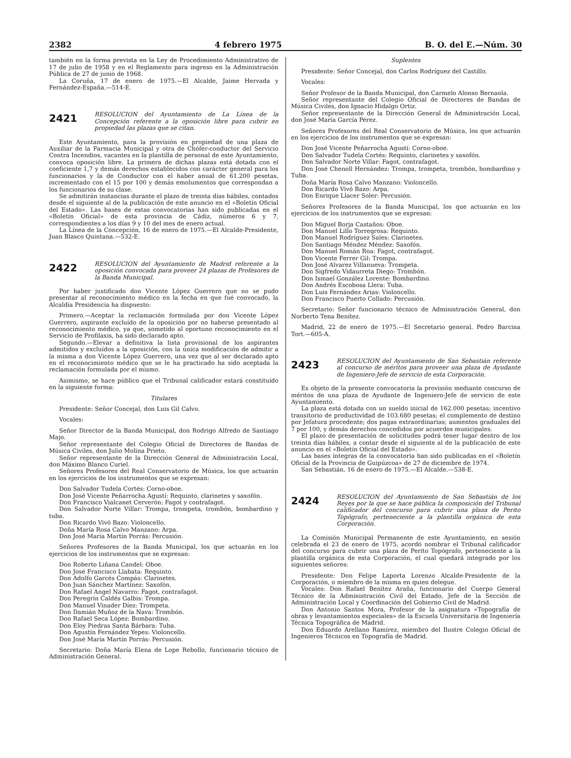2382 4 febrero 1975 B. O. del E.—Núm. 30
también en la forma prevista en la Ley de Procedimiento Administrativo de 17 de julio de 1958 y en el Reglamento para ingreso en la Administración Pública de 27 de junio de 1968.
La Coruña, 17 de enero de 1975.—El Alcalde, Jaime Hervada y Fernández-España.—514-E.
2421 RESOLUCION del Ayuntamiento de La Línea de la Concepción referente a la oposición libre para cubrir en propiedad las plazas que se citan.
Este Ayuntamiento, para la provisión en propiedad de una plaza de Auxiliar de la Farmacia Municipal y otra de Chófer-conductor del Servicio Contra Incendios, vacantes en la plantilla de personal de este Ayuntamiento, convoca oposición libre. La primera de dichas plazas está dotada con el coeficiente 1,7 y demás derechos establecidos con carácter general para los funcionarios y la de Conductor con el haber anual de 61.200 pesetas, incrementado con el 15 por 100 y demás emolumentos que correspondan a los funcionarios de su clase.
Se admitirán instancias durante el plazo de treinta días hábiles, contados desde el siguiente al de la publicación de este anuncio en el «Boletín Oficial del Estado». Las bases de estas convocatorias han sido publicadas en el «Boletín Oficial» de esta provincia de Cádiz, números 6 y 7, correspondientes a los días 9 y 10 del mes de enero actual.
La Línea de la Concepción, 16 de enero de 1975.—El Alcalde-Presidente, Juan Blasco Quintana.—532-E.
2422 RESOLUCION del Ayuntamiento de Madrid referente a la oposición convocada para proveer 24 plazas de Profesores de la Banda Municipal.
Por haber justificado don Vicente López Guerrero que no se pudo presentar al reconocimiento médico en la fecha en que fué convocado, la Alcaldía Presidencia ha dispuesto:
Primero.—Aceptar la reclamación formulada por don Vicente López Guerrero, aspirante excluído de la oposición por no haberse presentado al reconocimiento médico, ya que, sometido al oportuno reconocimiento en el Servicio de Profilaxis, ha sido declarado apto.
Segundo.—Elevar a definitiva la lista provisional de los aspirantes admitidos y excluídos a la oposición, con la única modificación de admitir a la misma a don Vicente López Guerrero, una vez que al ser declarado apto en el reconocimiento médico que se le ha practicado ha sido aceptada la reclamación formulada por el mismo.
Asimismo, se hace público que el Tribunal calificador estará constituído en la siguiente forma:
Titulares
Presidente: Señor Concejal, don Luis Gil Calvo.
Vocales:
Señor Director de la Banda Municipal, don Rodrigo Alfredo de Santiago Majo.
Señor representante del Colegio Oficial de Directores de Bandas de Música Civiles, don Julio Molina Prieto.
Señor representante de la Dirección General de Administración Local, don Máximo Blanco Curiel.
Señores Profesores del Real Conservatorio de Música, los que actuarán en los ejercicios de los instrumentos que se expresan:
Don Salvador Tudela Cortés: Corno-oboe.
Don José Vicente Peñarrocha Agustí: Requinto, clarinetes y saxofón.
Don Francisco Vialcanet Cerverón: Fagot y contrafagot.
Don Salvador Norte Villar: Trompa, trompeta, trombón, bombardino y tuba.
Don Ricardo Vivó Bazo: Violoncello.
Doña María Rosa Calvo Manzano: Arpa.
Don José María Martín Porrás: Percusión.
Señores Profesores de la Banda Municipal, los que actuarán en los ejercicios de los instrumentos que se expresan:
Don Roberto Liñana Candel: Oboe.
Don José Francisco Llabata: Requinto.
Don Adolfo Garcés Compás: Clarinetes.
Don Juan Sánchez Martínez: Saxofón.
Don Rafael Angel Navarro: Fagot, contrafagot.
Don Peregrín Caldés Galbis: Trompa.
Don Manuel Vinader Díez: Trompeta.
Don Damián Muñoz de la Nava: Trombón.
Don Rafael Seca López: Bombardino.
Don Eloy Piedras Santa Bárbara: Tuba.
Don Agustín Fernández Yepes: Violoncello.
Don José María Martín Porrás: Percusión.
Secretario: Doña María Elena de Lope Rebollo, funcionario técnico de Administración General.
Suplentes
Presidente: Señor Concejal, don Carlos Rodríguez del Castillo.
Vocales:
Señor Profesor de la Banda Municipal, don Carmelo Alonso Bernaola.
Señor representante del Colegio Oficial de Directores de Bandas de Música Civiles, don Ignacio Hidalgo Ortiz.
Señor representante de la Dirección General de Administración Local, don José María García Pérez.
Señores Profesores del Real Conservatorio de Música, los que actuarán en los ejercicios de los instrumentos que se expresan:
Don José Vicente Peñarrocha Agustí: Corno-oboe.
Don Salvador Tudela Cortés: Requinto, clarinetes y saxofón.
Don Salvador Norte Villar: Fagot, contrafagot.
Don José Chenoll Hernández: Trompa, trompeta, trombón, bombardino y Tuba.
Doña María Rosa Calvo Manzano: Violoncello.
Don Ricardo Vivó Bazo: Arpa.
Don Enrique Llacer Soler: Percusión.
Señores Profesores de la Banda Municipal, los que actuarán en los ejercicios de los instrumentos que se expresan:
Don Miguel Borja Castaños: Oboe.
Don Manuel Lillo Torregrosa: Requinto.
Don Manuel Rodríguez Sales: Clarinetes.
Don Santiago Méndez Méndez: Saxofón.
Don Manuel Román Roa: Fagot, contrafagot.
Don Vicente Ferrer Gil: Trompa.
Don José Alvarez Villanueva: Trompeta.
Don Sigfredo Vidaurreta Diego: Trombón.
Don Ismael González Lorente: Bombardino.
Don Andrés Escobosa Llera: Tuba.
Don Luis Fernández Arias: Violoncello.
Don Francisco Puerto Collado: Percusión.
Secretario: Señor funcionario técnico de Administración General, don Norberto Tena Benítez.
Madrid, 22 de enero de 1975.—El Secretario general, Pedro Barcina Tort.—605-A.
2423 RESOLUCION del Ayuntamiento de San Sebastián referente al concurso de méritos para proveer una plaza de Ayudante de Ingeniero-Jefe de servicio de esta Corporación.
Es objeto de la presente convocatoria la provisión mediante concurso de méritos de una plaza de Ayudante de Ingeniero-Jefe de servicio de este Ayuntamiento.
La plaza está dotada con un sueldo inicial de 162.000 pesetas; incentivo transitorio de productividad de 103.680 pesetas; el complemento de destino por Jefatura procedente; dos pagas extraordinarias; aumentos graduales del 7 por 100, y demás derechos concedidos por acuerdos municipales.
El plazo de presentación de solicitudes podrá tener lugar dentro de los treinta días hábiles, a contar desde el siguiente al de la publicación de este anuncio en el «Boletín Oficial del Estado».
Las bases íntegras de la convocatoria han sido publicadas en el «Boletín Oficial de la Provincia de Guipúzcoa» de 27 de diciembre de 1974.
San Sebastián, 16 de enero de 1975.—El Alcalde.—538-E.
2424 RESOLUCION del Ayuntamiento de San Sebastián de los Reyes por la que se hace pública la composición del Tribunal calificador del concurso para cubrir una plaza de Perito Topógrafo, perteneciente a la plantilla orgánica de esta Corporación.
La Comisión Municipal Permanente de este Ayuntamiento, en sesión celebrada el 23 de enero de 1975, acordó nombrar el Tribunal calificador del concurso para cubrir una plaza de Perito Topógrafo, perteneciente a la plantilla orgánica de esta Corporación, el cual quedará integrado por los siguientes señores:
Presidente: Don Felipe Laporta Lorenzo Alcalde-Presidente de la Corporación, o miembro de la misma en quien delegue.
Vocales: Don Rafael Benítez Araña, funcionario del Cuerpo General Técnico de la Administración Civil del Estado, Jefe de la Sección de Administración Local y Coordinación del Gobierno Civil de Madrid.
Don Antonio Santos Mora, Profesor de la asignatura «Topografía de obras y levantamientos especiales» de la Escuela Universitaria de Ingeniería Técnica Topográfica de Madrid.
Don Eduardo Arellano Ramírez, miembro del Ilustre Colegio Oficial de Ingenieros Técnicos en Topografía de Madrid.